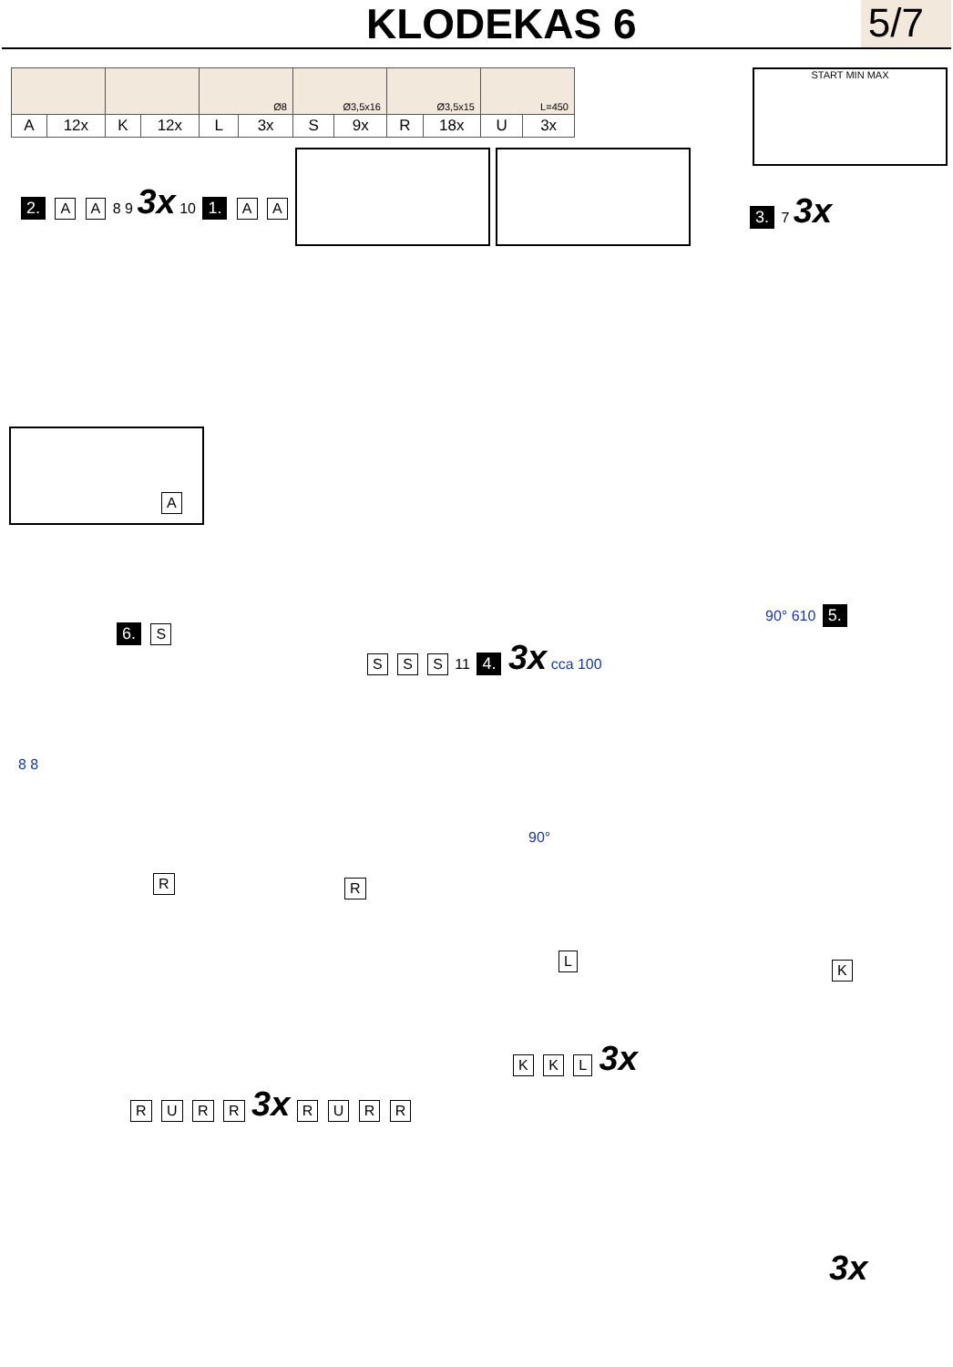KLODEKAS 6
5/7
| | | | | Ø8 | | Ø3,5x16 | | Ø3,5x15 | | L=450 | |
| A | 12x | K | 12x | L | 3x | S | 9x | R | 18x | U | 3x |
START MIN MAX
2. A A 8 9 3x 10 1. A A
A
3. 7 3x
6. S
8 8
S S S 11 4. 3x cca 100
90° 610 5.
90°
R R
L
K
R U R R 3x R U R R
K K L 3x
3x